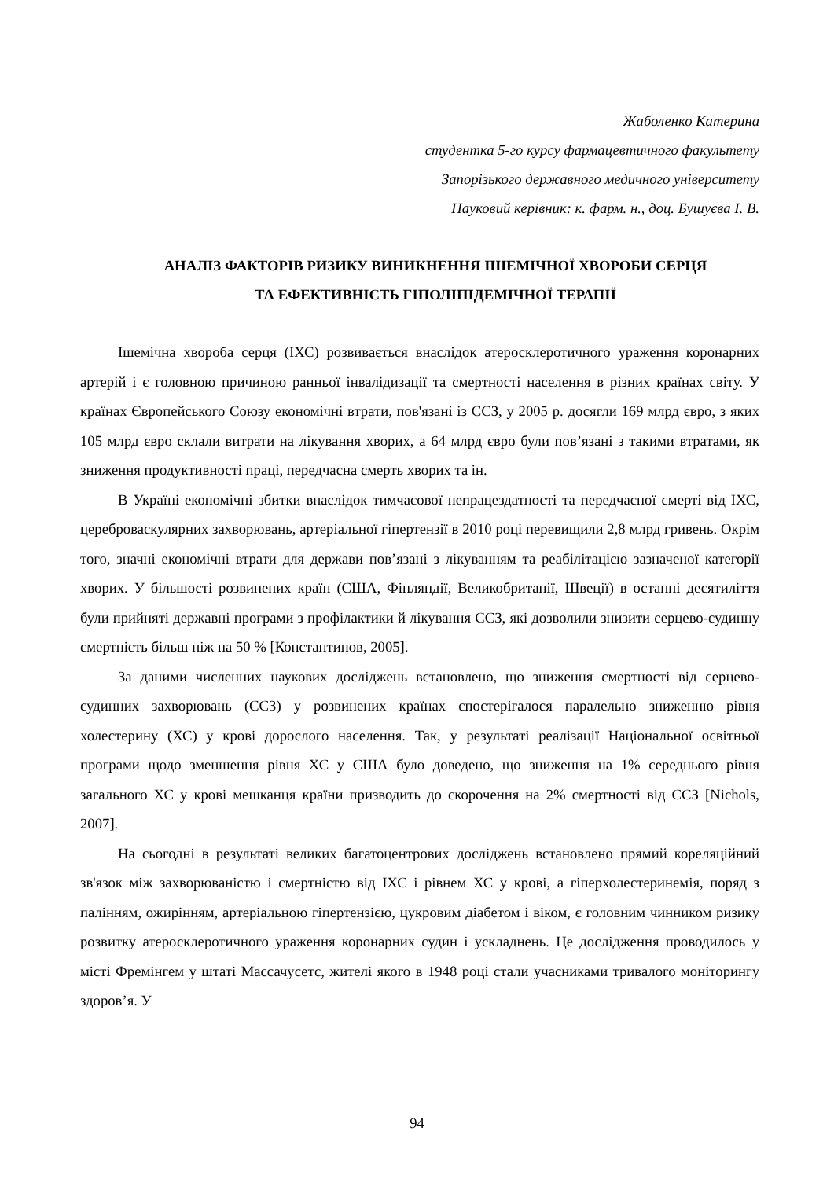Жаболенко Катерина
студентка 5-го курсу фармацевтичного факультету
Запорізького державного медичного університету
Науковий керівник: к. фарм. н., доц. Бушуєва І. В.
АНАЛІЗ ФАКТОРІВ РИЗИКУ ВИНИКНЕННЯ ІШЕМІЧНОЇ ХВОРОБИ СЕРЦЯ
ТА ЕФЕКТИВНІСТЬ ГІПОЛІПІДЕМІЧНОЇ ТЕРАПІЇ
Ішемічна хвороба серця (ІХС) розвивається внаслідок атеросклеротичного ураження коронарних артерій і є головною причиною ранньої інвалідизації та смертності населення в різних країнах світу. У країнах Європейського Союзу економічні втрати, пов'язані із ССЗ, у 2005 р. досягли 169 млрд євро, з яких 105 млрд євро склали витрати на лікування хворих, а 64 млрд євро були пов’язані з такими втратами, як зниження продуктивності праці, передчасна смерть хворих та ін.
В Україні економічні збитки внаслідок тимчасової непрацездатності та передчасної смерті від ІХС, цереброваскулярних захворювань, артеріальної гіпертензії в 2010 році перевищили 2,8 млрд гривень. Окрім того, значні економічні втрати для держави пов’язані з лікуванням та реабілітацією зазначеної категорії хворих. У більшості розвинених країн (США, Фінляндії, Великобританії, Швеції) в останні десятиліття були прийняті державні програми з профілактики й лікування ССЗ, які дозволили знизити серцево-судинну смертність більш ніж на 50 % [Константинов, 2005].
За даними численних наукових досліджень встановлено, що зниження смертності від серцево-судинних захворювань (ССЗ) у розвинених країнах спостерігалося паралельно зниженню рівня холестерину (ХС) у крові дорослого населення. Так, у результаті реалізації Національної освітньої програми щодо зменшення рівня ХС у США було доведено, що зниження на 1% середнього рівня загального ХС у крові мешканця країни призводить до скорочення на 2% смертності від ССЗ [Nichols, 2007].
На сьогодні в результаті великих багатоцентрових досліджень встановлено прямий кореляційний зв'язок між захворюваністю і смертністю від ІХС і рівнем ХС у крові, а гіперхолестеринемія, поряд з палінням, ожирінням, артеріальною гіпертензією, цукровим діабетом і віком, є головним чинником ризику розвитку атеросклеротичного ураження коронарних судин і ускладнень. Це дослідження проводилось у місті Фремінгем у штаті Массачусетс, жителі якого в 1948 році стали учасниками тривалого моніторингу здоров’я. У
94